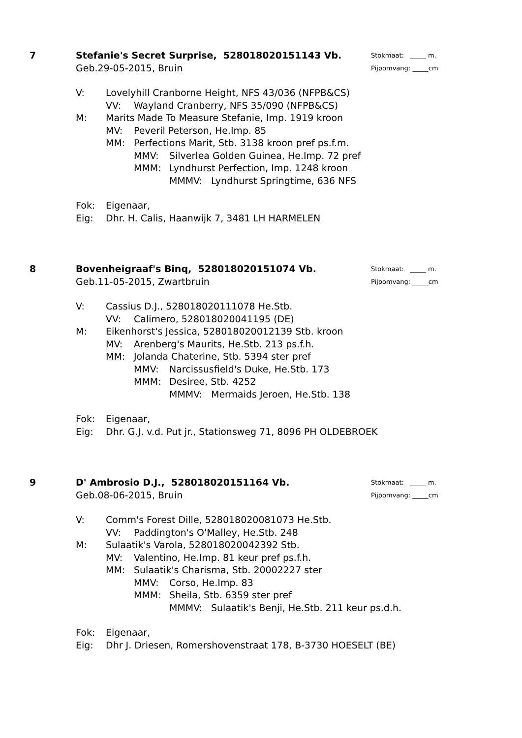7
Stokmaat: _____ m.
Pijpomvang: _____cm
Stefanie's Secret Surprise, 528018020151143 Vb.
Geb.29-05-2015, Bruin
V: Lovelyhill Cranborne Height, NFS 43/036 (NFPB&CS)
VV: Wayland Cranberry, NFS 35/090 (NFPB&CS)
M: Marits Made To Measure Stefanie, Imp. 1919 kroon
MV: Peveril Peterson, He.Imp. 85
MM: Perfections Marit, Stb. 3138 kroon pref ps.f.m.
MMV: Silverlea Golden Guinea, He.Imp. 72 pref
MMM: Lyndhurst Perfection, Imp. 1248 kroon
MMMV: Lyndhurst Springtime, 636 NFS
Fok: Eigenaar,
Eig: Dhr. H. Calis, Haanwijk 7, 3481 LH HARMELEN
8
Stokmaat: _____ m.
Pijpomvang: _____cm
Bovenheigraaf's Binq, 528018020151074 Vb.
Geb.11-05-2015, Zwartbruin
V: Cassius D.J., 528018020111078 He.Stb.
VV: Calimero, 528018020041195 (DE)
M: Eikenhorst's Jessica, 528018020012139 Stb. kroon
MV: Arenberg's Maurits, He.Stb. 213 ps.f.h.
MM: Jolanda Chaterine, Stb. 5394 ster pref
MMV: Narcissusfield's Duke, He.Stb. 173
MMM: Desiree, Stb. 4252
MMMV: Mermaids Jeroen, He.Stb. 138
Fok: Eigenaar,
Eig: Dhr. G.J. v.d. Put jr., Stationsweg 71, 8096 PH OLDEBROEK
9
Stokmaat: _____ m.
Pijpomvang: _____cm
D' Ambrosio D.J., 528018020151164 Vb.
Geb.08-06-2015, Bruin
V: Comm's Forest Dille, 528018020081073 He.Stb.
VV: Paddington's O'Malley, He.Stb. 248
M: Sulaatik's Varola, 528018020042392 Stb.
MV: Valentino, He.Imp. 81 keur pref ps.f.h.
MM: Sulaatik's Charisma, Stb. 20002227 ster
MMV: Corso, He.Imp. 83
MMM: Sheila, Stb. 6359 ster pref
MMMV: Sulaatik's Benji, He.Stb. 211 keur ps.d.h.
Fok: Eigenaar,
Eig: Dhr J. Driesen, Romershovenstraat 178, B-3730 HOESELT (BE)